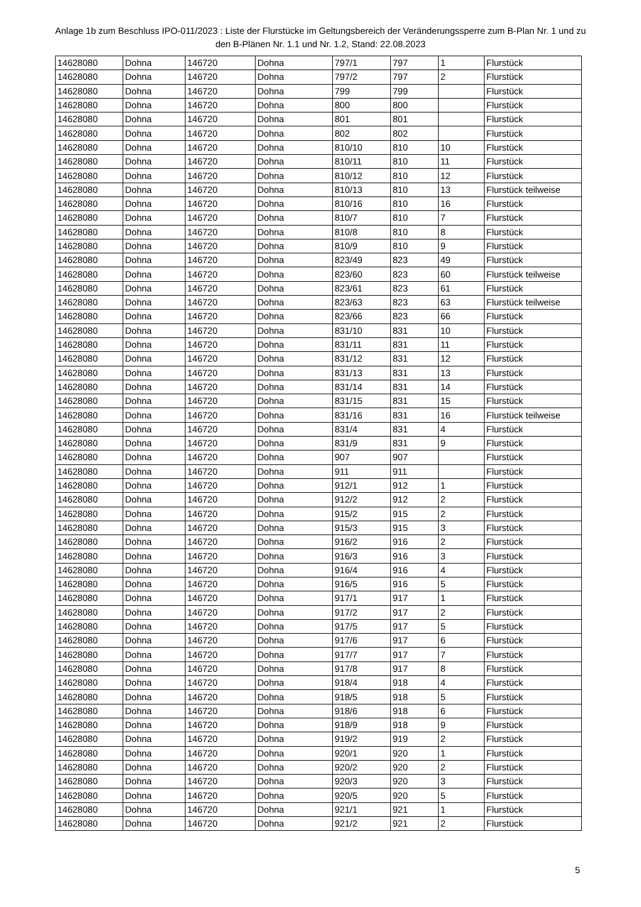Anlage 1b zum Beschluss IPO-011/2023 : Liste der Flurstücke im Geltungsbereich der Veränderungssperre zum B-Plan Nr. 1 und zu den B-Plänen Nr. 1.1 und Nr. 1.2, Stand: 22.08.2023
| 14628080 | Dohna | 146720 | Dohna | 797/1 | 797 | 1 | Flurstück |
| 14628080 | Dohna | 146720 | Dohna | 797/2 | 797 | 2 | Flurstück |
| 14628080 | Dohna | 146720 | Dohna | 799 | 799 | | Flurstück |
| 14628080 | Dohna | 146720 | Dohna | 800 | 800 | | Flurstück |
| 14628080 | Dohna | 146720 | Dohna | 801 | 801 | | Flurstück |
| 14628080 | Dohna | 146720 | Dohna | 802 | 802 | | Flurstück |
| 14628080 | Dohna | 146720 | Dohna | 810/10 | 810 | 10 | Flurstück |
| 14628080 | Dohna | 146720 | Dohna | 810/11 | 810 | 11 | Flurstück |
| 14628080 | Dohna | 146720 | Dohna | 810/12 | 810 | 12 | Flurstück |
| 14628080 | Dohna | 146720 | Dohna | 810/13 | 810 | 13 | Flurstück teilweise |
| 14628080 | Dohna | 146720 | Dohna | 810/16 | 810 | 16 | Flurstück |
| 14628080 | Dohna | 146720 | Dohna | 810/7 | 810 | 7 | Flurstück |
| 14628080 | Dohna | 146720 | Dohna | 810/8 | 810 | 8 | Flurstück |
| 14628080 | Dohna | 146720 | Dohna | 810/9 | 810 | 9 | Flurstück |
| 14628080 | Dohna | 146720 | Dohna | 823/49 | 823 | 49 | Flurstück |
| 14628080 | Dohna | 146720 | Dohna | 823/60 | 823 | 60 | Flurstück teilweise |
| 14628080 | Dohna | 146720 | Dohna | 823/61 | 823 | 61 | Flurstück |
| 14628080 | Dohna | 146720 | Dohna | 823/63 | 823 | 63 | Flurstück teilweise |
| 14628080 | Dohna | 146720 | Dohna | 823/66 | 823 | 66 | Flurstück |
| 14628080 | Dohna | 146720 | Dohna | 831/10 | 831 | 10 | Flurstück |
| 14628080 | Dohna | 146720 | Dohna | 831/11 | 831 | 11 | Flurstück |
| 14628080 | Dohna | 146720 | Dohna | 831/12 | 831 | 12 | Flurstück |
| 14628080 | Dohna | 146720 | Dohna | 831/13 | 831 | 13 | Flurstück |
| 14628080 | Dohna | 146720 | Dohna | 831/14 | 831 | 14 | Flurstück |
| 14628080 | Dohna | 146720 | Dohna | 831/15 | 831 | 15 | Flurstück |
| 14628080 | Dohna | 146720 | Dohna | 831/16 | 831 | 16 | Flurstück teilweise |
| 14628080 | Dohna | 146720 | Dohna | 831/4 | 831 | 4 | Flurstück |
| 14628080 | Dohna | 146720 | Dohna | 831/9 | 831 | 9 | Flurstück |
| 14628080 | Dohna | 146720 | Dohna | 907 | 907 | | Flurstück |
| 14628080 | Dohna | 146720 | Dohna | 911 | 911 | | Flurstück |
| 14628080 | Dohna | 146720 | Dohna | 912/1 | 912 | 1 | Flurstück |
| 14628080 | Dohna | 146720 | Dohna | 912/2 | 912 | 2 | Flurstück |
| 14628080 | Dohna | 146720 | Dohna | 915/2 | 915 | 2 | Flurstück |
| 14628080 | Dohna | 146720 | Dohna | 915/3 | 915 | 3 | Flurstück |
| 14628080 | Dohna | 146720 | Dohna | 916/2 | 916 | 2 | Flurstück |
| 14628080 | Dohna | 146720 | Dohna | 916/3 | 916 | 3 | Flurstück |
| 14628080 | Dohna | 146720 | Dohna | 916/4 | 916 | 4 | Flurstück |
| 14628080 | Dohna | 146720 | Dohna | 916/5 | 916 | 5 | Flurstück |
| 14628080 | Dohna | 146720 | Dohna | 917/1 | 917 | 1 | Flurstück |
| 14628080 | Dohna | 146720 | Dohna | 917/2 | 917 | 2 | Flurstück |
| 14628080 | Dohna | 146720 | Dohna | 917/5 | 917 | 5 | Flurstück |
| 14628080 | Dohna | 146720 | Dohna | 917/6 | 917 | 6 | Flurstück |
| 14628080 | Dohna | 146720 | Dohna | 917/7 | 917 | 7 | Flurstück |
| 14628080 | Dohna | 146720 | Dohna | 917/8 | 917 | 8 | Flurstück |
| 14628080 | Dohna | 146720 | Dohna | 918/4 | 918 | 4 | Flurstück |
| 14628080 | Dohna | 146720 | Dohna | 918/5 | 918 | 5 | Flurstück |
| 14628080 | Dohna | 146720 | Dohna | 918/6 | 918 | 6 | Flurstück |
| 14628080 | Dohna | 146720 | Dohna | 918/9 | 918 | 9 | Flurstück |
| 14628080 | Dohna | 146720 | Dohna | 919/2 | 919 | 2 | Flurstück |
| 14628080 | Dohna | 146720 | Dohna | 920/1 | 920 | 1 | Flurstück |
| 14628080 | Dohna | 146720 | Dohna | 920/2 | 920 | 2 | Flurstück |
| 14628080 | Dohna | 146720 | Dohna | 920/3 | 920 | 3 | Flurstück |
| 14628080 | Dohna | 146720 | Dohna | 920/5 | 920 | 5 | Flurstück |
| 14628080 | Dohna | 146720 | Dohna | 921/1 | 921 | 1 | Flurstück |
| 14628080 | Dohna | 146720 | Dohna | 921/2 | 921 | 2 | Flurstück |
5